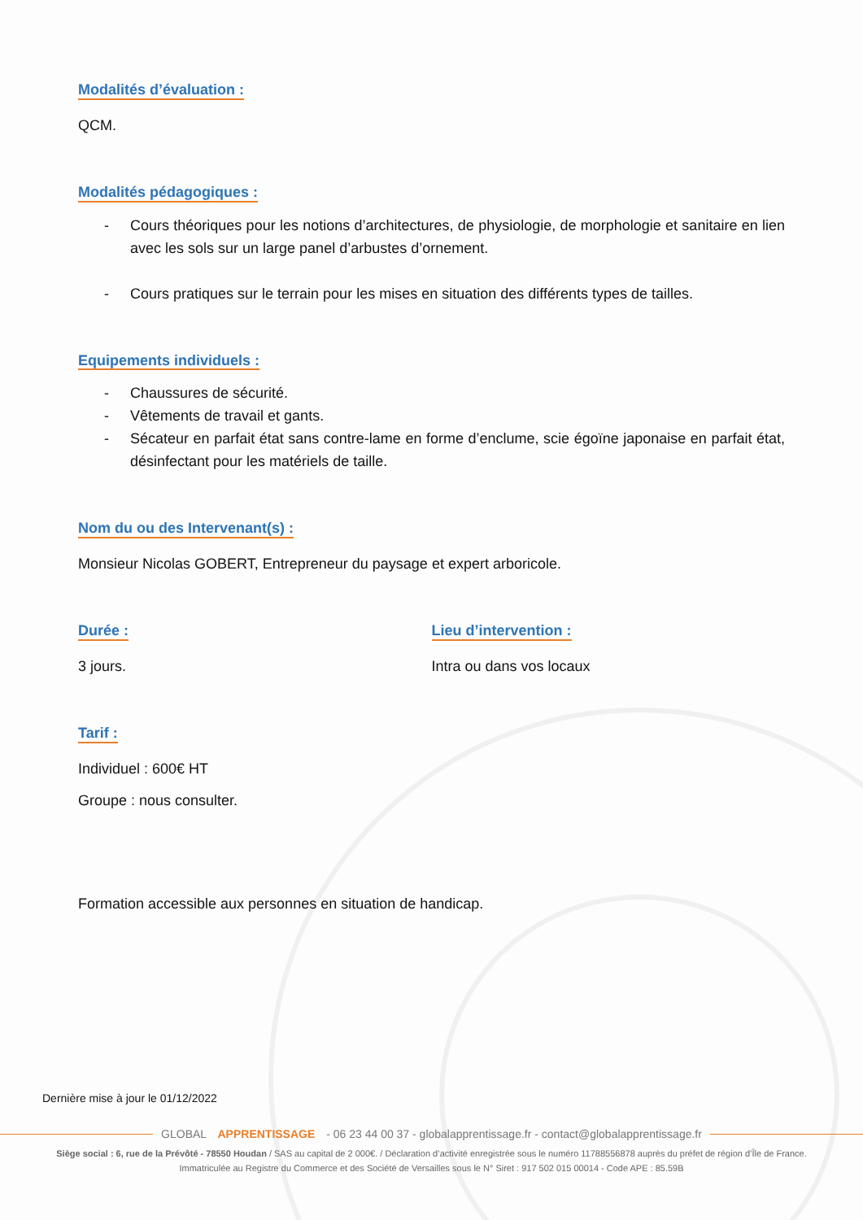Modalités d’évaluation :
QCM.
Modalités pédagogiques :
- Cours théoriques pour les notions d’architectures, de physiologie, de morphologie et sanitaire en lien avec les sols sur un large panel d’arbustes d’ornement.
- Cours pratiques sur le terrain pour les mises en situation des différents types de tailles.
Equipements individuels :
- Chaussures de sécurité.
- Vêtements de travail et gants.
- Sécateur en parfait état sans contre-lame en forme d’enclume, scie égoïne japonaise en parfait état, désinfectant pour les matériels de taille.
Nom du ou des Intervenant(s) :
Monsieur Nicolas GOBERT, Entrepreneur du paysage et expert arboricole.
Durée :
3 jours.
Lieu d’intervention :
Intra ou dans vos locaux
Tarif :
Individuel : 600€ HT
Groupe : nous consulter.
Formation accessible aux personnes en situation de handicap.
Dernière mise à jour le 01/12/2022
GLOBAL APPRENTISSAGE - 06 23 44 00 37 - globalapprentissage.fr - contact@globalapprentissage.fr
Siège social : 6, rue de la Prévôté - 78550 Houdan / SAS au capital de 2 000€. / Déclaration d’activité enregistrée sous le numéro 11788556878 auprès du préfet de région d’Île de France.
Immatriculée au Registre du Commerce et des Société de Versailles sous le N° Siret : 917 502 015 00014 - Code APE : 85.59B